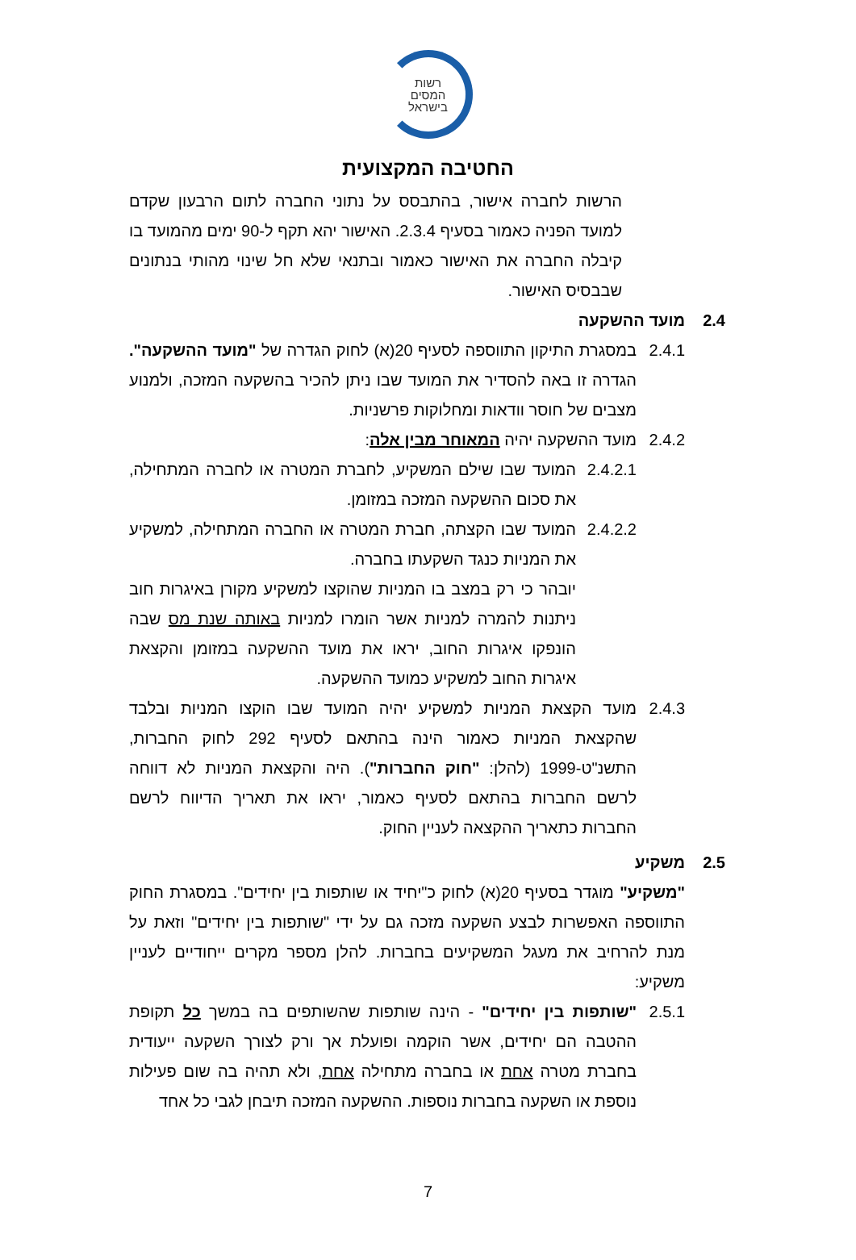רשות
המסים
בישראל
החטיבה המקצועית
הרשות לחברה אישור, בהתבסס על נתוני החברה לתום הרבעון שקדם למועד הפניה כאמור בסעיף 2.3.4. האישור יהא תקף ל-90 ימים מהמועד בו קיבלה החברה את האישור כאמור ובתנאי שלא חל שינוי מהותי בנתונים שבבסיס האישור.
2.4 מועד ההשקעה
2.4.1 במסגרת התיקון התווספה לסעיף 20(א) לחוק הגדרה של "מועד ההשקעה". הגדרה זו באה להסדיר את המועד שבו ניתן להכיר בהשקעה המזכה, ולמנוע מצבים של חוסר וודאות ומחלוקות פרשניות.
2.4.2 מועד ההשקעה יהיה המאוחר מבין אלה:
2.4.2.1
המועד שבו שילם המשקיע, לחברת המטרה או לחברה המתחילה, את סכום ההשקעה המזכה במזומן.
2.4.2.2
המועד שבו הקצתה, חברת המטרה או החברה המתחילה, למשקיע את המניות כנגד השקעתו בחברה.
יובהר כי רק במצב בו המניות שהוקצו למשקיע מקורן באיגרות חוב ניתנות להמרה למניות אשר הומרו למניות באותה שנת מס שבה הונפקו איגרות החוב, יראו את מועד ההשקעה במזומן והקצאת איגרות החוב למשקיע כמועד ההשקעה.
2.4.3 מועד הקצאת המניות למשקיע יהיה המועד שבו הוקצו המניות ובלבד שהקצאת המניות כאמור הינה בהתאם לסעיף 292 לחוק החברות, התשנ"ט-1999 (להלן: "חוק החברות"). היה והקצאת המניות לא דווחה לרשם החברות בהתאם לסעיף כאמור, יראו את תאריך הדיווח לרשם החברות כתאריך ההקצאה לעניין החוק.
2.5 משקיע
"משקיע" מוגדר בסעיף 20(א) לחוק כ"יחיד או שותפות בין יחידים". במסגרת החוק התווספה האפשרות לבצע השקעה מזכה גם על ידי "שותפות בין יחידים" וזאת על מנת להרחיב את מעגל המשקיעים בחברות. להלן מספר מקרים ייחודיים לעניין משקיע:
2.5.1 "שותפות בין יחידים" - הינה שותפות שהשותפים בה במשך כל תקופת ההטבה הם יחידים, אשר הוקמה ופועלת אך ורק לצורך השקעה ייעודית בחברת מטרה אחת או בחברה מתחילה אחת, ולא תהיה בה שום פעילות נוספת או השקעה בחברות נוספות. ההשקעה המזכה תיבחן לגבי כל אחד
7